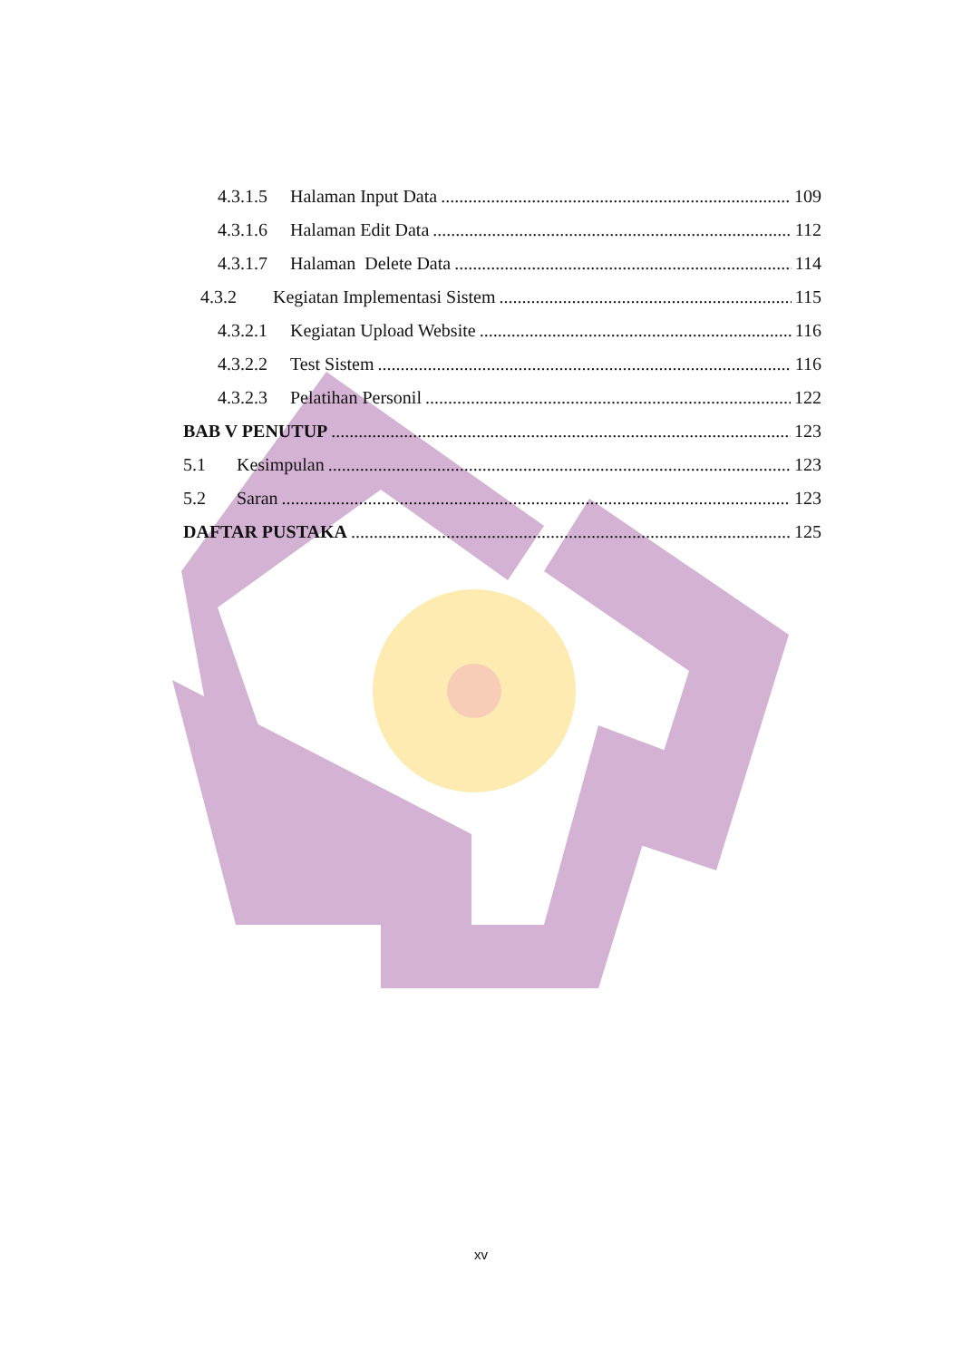4.3.1.5 Halaman Input Data 109
4.3.1.6 Halaman Edit Data 112
4.3.1.7 Halaman Delete Data 114
4.3.2 Kegiatan Implementasi Sistem 115
4.3.2.1 Kegiatan Upload Website 116
4.3.2.2 Test Sistem 116
4.3.2.3 Pelatihan Personil 122
BAB V PENUTUP 123
5.1 Kesimpulan 123
5.2 Saran 123
DAFTAR PUSTAKA 125
xv